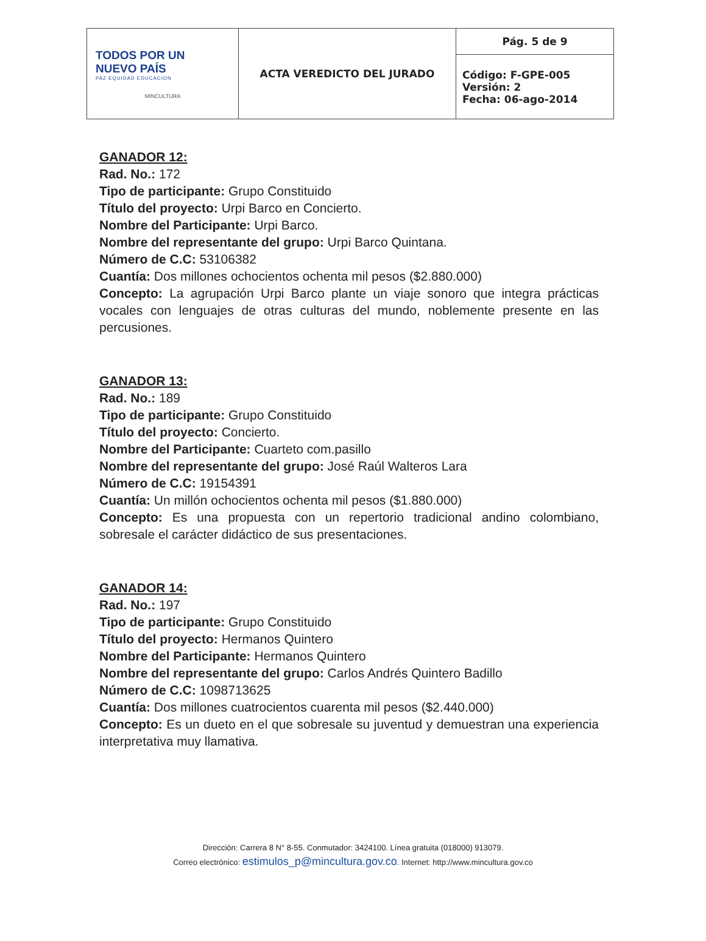| TODOS POR UN NUEVO PAÍS PAZ EQUIDAD EDUCACION MINCULTURA | ACTA VEREDICTO DEL JURADO | Pág. 5 de 9 |
| | | Código: F-GPE-005 Versión: 2 Fecha: 06-ago-2014 |
GANADOR 12:
Rad. No.: 172
Tipo de participante: Grupo Constituido
Título del proyecto: Urpi Barco en Concierto.
Nombre del Participante: Urpi Barco.
Nombre del representante del grupo: Urpi Barco Quintana.
Número de C.C: 53106382
Cuantía: Dos millones ochocientos ochenta mil pesos ($2.880.000)
Concepto: La agrupación Urpi Barco plante un viaje sonoro que integra prácticas vocales con lenguajes de otras culturas del mundo, noblemente presente en las percusiones.
GANADOR 13:
Rad. No.: 189
Tipo de participante: Grupo Constituido
Título del proyecto: Concierto.
Nombre del Participante: Cuarteto com.pasillo
Nombre del representante del grupo: José Raúl Walteros Lara
Número de C.C: 19154391
Cuantía: Un millón ochocientos ochenta mil pesos ($1.880.000)
Concepto: Es una propuesta con un repertorio tradicional andino colombiano, sobresale el carácter didáctico de sus presentaciones.
GANADOR 14:
Rad. No.: 197
Tipo de participante: Grupo Constituido
Título del proyecto: Hermanos Quintero
Nombre del Participante: Hermanos Quintero
Nombre del representante del grupo: Carlos Andrés Quintero Badillo
Número de C.C: 1098713625
Cuantía: Dos millones cuatrocientos cuarenta mil pesos ($2.440.000)
Concepto: Es un dueto en el que sobresale su juventud y demuestran una experiencia interpretativa muy llamativa.
Dirección: Carrera 8 N° 8-55. Conmutador: 3424100. Línea gratuita (018000) 913079.
Correo electrónico: estimulos_p@mincultura.gov.co. Internet: http://www.mincultura.gov.co